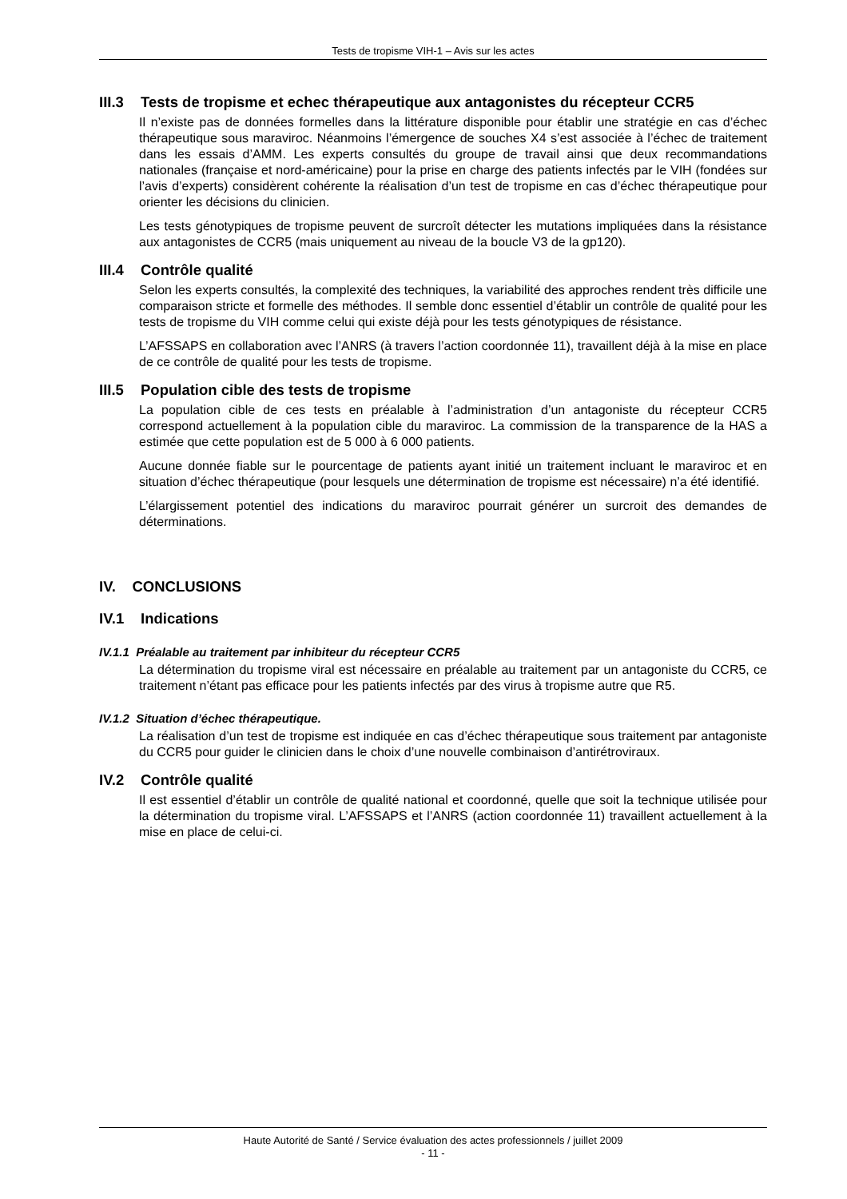Tests de tropisme VIH-1 – Avis sur les actes
III.3 Tests de tropisme et echec thérapeutique aux antagonistes du récepteur CCR5
Il n’existe pas de données formelles dans la littérature disponible pour établir une stratégie en cas d’échec thérapeutique sous maraviroc. Néanmoins l’émergence de souches X4 s’est associée à l’échec de traitement dans les essais d’AMM. Les experts consultés du groupe de travail ainsi que deux recommandations nationales (française et nord-américaine) pour la prise en charge des patients infectés par le VIH (fondées sur l’avis d’experts) considèrent cohérente la réalisation d’un test de tropisme en cas d’échec thérapeutique pour orienter les décisions du clinicien.
Les tests génotypiques de tropisme peuvent de surcroît détecter les mutations impliquées dans la résistance aux antagonistes de CCR5 (mais uniquement au niveau de la boucle V3 de la gp120).
III.4 Contrôle qualité
Selon les experts consultés, la complexité des techniques, la variabilité des approches rendent très difficile une comparaison stricte et formelle des méthodes. Il semble donc essentiel d’établir un contrôle de qualité pour les tests de tropisme du VIH comme celui qui existe déjà pour les tests génotypiques de résistance.
L’AFSSAPS en collaboration avec l’ANRS (à travers l’action coordonnée 11), travaillent déjà à la mise en place de ce contrôle de qualité pour les tests de tropisme.
III.5 Population cible des tests de tropisme
La population cible de ces tests en préalable à l’administration d’un antagoniste du récepteur CCR5 correspond actuellement à la population cible du maraviroc. La commission de la transparence de la HAS a estimée que cette population est de 5 000 à 6 000 patients.
Aucune donnée fiable sur le pourcentage de patients ayant initié un traitement incluant le maraviroc et en situation d’échec thérapeutique (pour lesquels une détermination de tropisme est nécessaire) n’a été identifié.
L’élargissement potentiel des indications du maraviroc pourrait générer un surcroit des demandes de déterminations.
IV. CONCLUSIONS
IV.1 Indications
IV.1.1 Préalable au traitement par inhibiteur du récepteur CCR5
La détermination du tropisme viral est nécessaire en préalable au traitement par un antagoniste du CCR5, ce traitement n’étant pas efficace pour les patients infectés par des virus à tropisme autre que R5.
IV.1.2 Situation d’échec thérapeutique.
La réalisation d’un test de tropisme est indiquée en cas d’échec thérapeutique sous traitement par antagoniste du CCR5 pour guider le clinicien dans le choix d’une nouvelle combinaison d’antirétroviraux.
IV.2 Contrôle qualité
Il est essentiel d’établir un contrôle de qualité national et coordonné, quelle que soit la technique utilisée pour la détermination du tropisme viral. L’AFSSAPS et l’ANRS (action coordonnée 11) travaillent actuellement à la mise en place de celui-ci.
Haute Autorité de Santé / Service évaluation des actes professionnels / juillet 2009
- 11 -